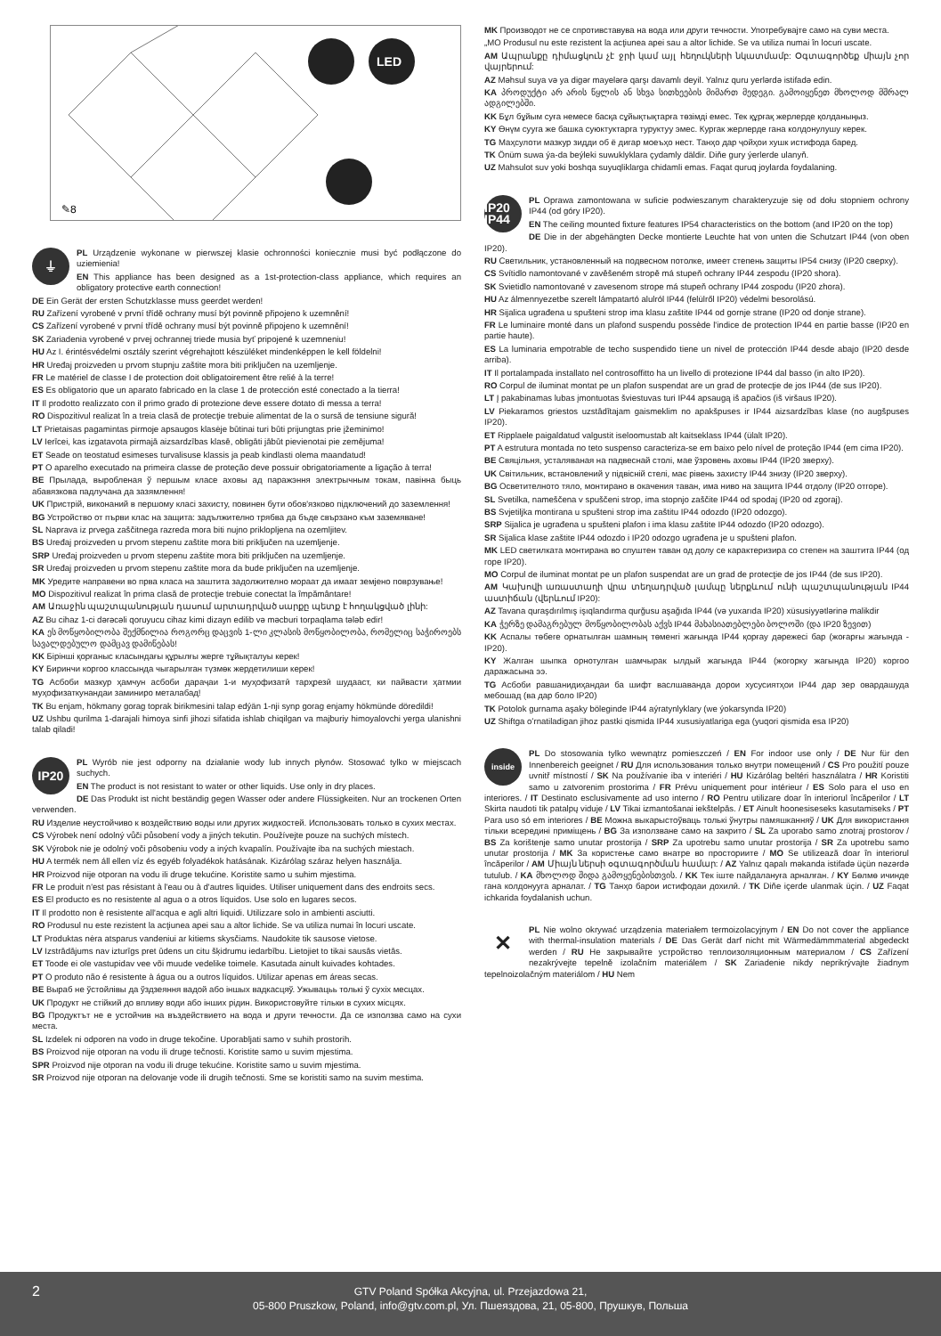LED
✎8
⏚
PL Urządzenie wykonane w pierwszej klasie ochronności koniecznie musi być podłączone do uziemienia!
EN This appliance has been designed as a 1st-protection-class appliance, which requires an obligatory protective earth connection!
DE Ein Gerät der ersten Schutzklasse muss geerdet werden!
RU Zařízení vyrobené v první třídě ochrany musí být povinně připojeno k uzemnění!
CS Zařízení vyrobené v první třídě ochrany musí být povinně připojeno k uzemnění!
SK Zariadenia vyrobené v prvej ochrannej triede musia byť pripojené k uzemneniu!
HU Az I. érintésvédelmi osztály szerint végrehajtott készüléket mindenképpen le kell földelni!
HR Uređaj proizveden u prvom stupnju zaštite mora biti priključen na uzemljenje.
FR Le matériel de classe I de protection doit obligatoirement être relié à la terre!
ES Es obligatorio que un aparato fabricado en la clase 1 de protección esté conectado a la tierra!
IT Il prodotto realizzato con il primo grado di protezione deve essere dotato di messa a terra!
RO Dispozitivul realizat în a treia clasă de protecţie trebuie alimentat de la o sursă de tensiune sigură!
LT Prietaisas pagamintas pirmoje apsaugos klasėje būtinai turi būti prijungtas prie įžeminimo!
LV Ierīcei, kas izgatavota pirmajā aizsardzības klasē, obligāti jābūt pievienotai pie zemējuma!
ET Seade on teostatud esimeses turvalisuse klassis ja peab kindlasti olema maandatud!
PT O aparelho executado na primeira classe de proteção deve possuir obrigatoriamente a ligação à terra!
BE Прылада, выробленая ў першым класе аховы ад паражэння электрычным токам, павінна быць абавязкова падлучана да зазямлення!
UK Пристрій, виконаний в першому класі захисту, повинен бути обов'язково підключений до заземлення!
BG Устройство от първи клас на защита: задължително трябва да бъде свързано към заземяване!
SL Naprava iz prvega zaščitnega razreda mora biti nujno priklopljena na ozemljitev.
BS Uređaj proizveden u prvom stepenu zaštite mora biti priključen na uzemljenje.
SRP Uređaj proizveden u prvom stepenu zaštite mora biti priključen na uzemljenje.
SR Uređaj proizveden u prvom stepenu zaštite mora da bude priključen na uzemljenje.
MK Уредите направени во прва класа на заштита задолжително мораат да имаат земјено поврзување!
MO Dispozitivul realizat în prima clasă de protecţie trebuie conectat la împământare!
AM Առաջին պաշտպանության դասում արտադրված սարքը պետք է հողակցված լինի:
AZ Bu cihaz 1-ci dərəcəli qoruyucu cihaz kimi dizayn edilib və məcburi torpaqlama tələb edir!
KA ეს მოწყობილობა შექმნილია როგორც დაცვის 1-ლი კლასის მოწყობილობა, რომელიც საჭიროებს სავალდებულო დამცავ დამიწებას!
KK Бірінші қорғаныс класындағы құрылғы жерге тұйықталуы керек!
KY Биринчи коргоо классында чыгарылган түзмөк жердетилиши керек!
TG Асбоби мазкур ҳамчун асбоби дараҷаи 1-и муҳофизатӣ тарҳрезӣ шудааст, ки пайвасти ҳатмии муҳофизаткунандаи заминиро металабад!
TK Bu enjam, hökmany gorag toprak birikmesini talap edýän 1-nji synp gorag enjamy hökmünde döredildi!
UZ Ushbu qurilma 1-darajali himoya sinfi jihozi sifatida ishlab chiqilgan va majburiy himoyalovchi yerga ulanishni talab qiladi!
IP20
PL Wyrób nie jest odporny na działanie wody lub innych płynów. Stosować tylko w miejscach suchych.
EN The product is not resistant to water or other liquids. Use only in dry places.
DE Das Produkt ist nicht beständig gegen Wasser oder andere Flüssigkeiten. Nur an trockenen Orten verwenden.
RU Изделие неустойчиво к воздействию воды или других жидкостей. Использовать только в сухих местах.
CS Výrobek není odolný vůči působení vody a jiných tekutin. Používejte pouze na suchých místech.
SK Výrobok nie je odolný voči pôsobeniu vody a iných kvapalín. Používajte iba na suchých miestach.
HU A termék nem áll ellen víz és egyéb folyadékok hatásának. Kizárólag száraz helyen használja.
HR Proizvod nije otporan na vodu ili druge tekućine. Koristite samo u suhim mjestima.
FR Le produit n'est pas résistant à l'eau ou à d'autres liquides. Utiliser uniquement dans des endroits secs.
ES El producto es no resistente al agua o a otros líquidos. Use solo en lugares secos.
IT Il prodotto non è resistente all'acqua e agli altri liquidi. Utilizzare solo in ambienti asciutti.
RO Produsul nu este rezistent la acţiunea apei sau a altor lichide. Se va utiliza numai în locuri uscate.
LT Produktas nėra atsparus vandeniui ar kitiems skysčiams. Naudokite tik sausose vietose.
LV Izstrādājums nav izturīgs pret ūdens un citu šķidrumu iedarbību. Lietojiet to tikai sausās vietās.
ET Toode ei ole vastupidav vee või muude vedelike toimele. Kasutada ainult kuivades kohtades.
PT O produto não é resistente à água ou a outros líquidos. Utilizar apenas em áreas secas.
BE Выраб не ўстойлівы да ўздзеяння вадой або іншых вадкасцяў. Ужывацьь толькі ў сухіх месцах.
UK Продукт не стійкий до впливу води або інших рідин. Використовуйте тільки в сухих місцях.
BG Продуктът не е устойчив на въздействието на вода и други течности. Да се използва само на сухи места.
SL Izdelek ni odporen na vodo in druge tekočine. Uporabljati samo v suhih prostorih.
BS Proizvod nije otporan na vodu ili druge tečnosti. Koristite samo u suvim mjestima.
SPR Proizvod nije otporan na vodu ili druge tekućine. Koristite samo u suvim mjestima.
SR Proizvod nije otporan na delovanje vode ili drugih tečnosti. Sme se koristiti samo na suvim mestima.
MK Производот не се спротивставува на вода или други течности. Употребувајте само на суви места.
„MO Produsul nu este rezistent la acţiunea apei sau a altor lichide. Se va utiliza numai în locuri uscate.
AM Ապրանքը դիմացկուն չէ ջրի կամ այլ հեղուկների նկատմամբ: Օգտագործեք միայն չոր վայրերում:
AZ Məhsul suya və ya digər mayelərə qarşı davamlı deyil. Yalnız quru yerlərdə istifadə edin.
KA პროდუქტი არ არის წყლის ან სხვა სითხეების მიმართ მედეგი. გამოიყენეთ მხოლოდ მშრალ ადგილებში.
KK Бұл бұйым суға немесе басқа сұйықтықтарға төзімді емес. Тек құрғақ жерлерде қолданыңыз.
KY Өнүм сууга же башка суюктуктарга туруктуу эмес. Кургак жерлерде гана колдонулушу керек.
TG Маҳсулоти мазкур зидди об ё дигар моеъҳо нест. Танҳо дар ҷойҳои хушк истифода баред.
TK Önüm suwa ýa-da beýleki suwuklyklara çydamly däldir. Diňe gury ýerlerde ulanyň.
UZ Mahsulot suv yoki boshqa suyuqliklarga chidamli emas. Faqat quruq joylarda foydalaning.
IP20 IP44
PL Oprawa zamontowana w suficie podwieszanym charakteryzuje się od dołu stopniem ochrony IP44 (od góry IP20).
EN The ceiling mounted fixture features IP54 characteristics on the bottom (and IP20 on the top)
DE Die in der abgehängten Decke montierte Leuchte hat von unten die Schutzart IP44 (von oben IP20).
RU Светильник, установленный на подвесном потолке, имеет степень защиты IP54 снизу (IP20 сверху).
CS Svítidlo namontované v zavěšeném stropě má stupeň ochrany IP44 zespodu (IP20 shora).
SK Svietidlo namontované v zavesenom strope má stupeň ochrany IP44 zospodu (IP20 zhora).
HU Az álmennyezetbe szerelt lámpatartó alulról IP44 (felülről IP20) védelmi besorolású.
HR Sijalica ugrađena u spušteni strop ima klasu zaštite IP44 od gornje strane (IP20 od donje strane).
FR Le luminaire monté dans un plafond suspendu possède l'indice de protection IP44 en partie basse (IP20 en partie haute).
ES La luminaria empotrable de techo suspendido tiene un nivel de protección IP44 desde abajo (IP20 desde arriba).
IT Il portalampada installato nel controsoffitto ha un livello di protezione IP44 dal basso (in alto IP20).
RO Corpul de iluminat montat pe un plafon suspendat are un grad de protecţie de jos IP44 (de sus IP20).
LT Į pakabinamas lubas įmontuotas šviestuvas turi IP44 apsaugą iš apačios (iš viršaus IP20).
LV Piekaramos griestos uzstādītajam gaismeklim no apakšpuses ir IP44 aizsardzības klase (no augšpuses IP20).
ET Ripplaele paigaldatud valgustit iseloomustab alt kaitseklass IP44 (ülalt IP20).
PT A estrutura montada no teto suspenso caracteriza-se em baixo pelo nível de proteção IP44 (em cima IP20).
BE Свяцільня, усталяваная на падвеснай столі, мае ўзровень аховы IP44 (IP20 зверху).
UK Світильник, встановлений у підвісній стелі, має рівень захисту IP44 знизу (IP20 зверху).
BG Осветителното тяло, монтирано в окачения таван, има ниво на защита IP44 отдолу (IP20 отгоре).
SL Svetilka, nameščena v spuščeni strop, ima stopnjo zaščite IP44 od spodaj (IP20 od zgoraj).
BS Svjetiljka montirana u spušteni strop ima zaštitu IP44 odozdo (IP20 odozgo).
SRP Sijalica je ugrađena u spušteni plafon i ima klasu zaštite IP44 odozdo (IP20 odozgo).
SR Sijalica klase zaštite IP44 odozdo i IP20 odozgo ugrađena je u spušteni plafon.
MK LED светилката монтирана во спуштен таван од долу се карактеризира со степен на заштита IP44 (од горе IP20).
MO Corpul de iluminat montat pe un plafon suspendat are un grad de protecţie de jos IP44 (de sus IP20).
AM Կախովի առաստաղի վրա տեղադրված լամպը ներքևում ունի պաշտպանության IP44 աստիճան (վերևում IP20):
AZ Tavana quraşdırılmış işıqlandırma qurğusu aşağıda IP44 (və yuxarıda IP20) xüsusiyyətlərinə malikdir
KA ჭერზე დამაგრებულ მოწყობილობას აქვს IP44 მახასიათებლები ბოლოში (და IP20 ზევით)
KK Аспалы төбеге орнатылған шамның төменгі жағында IP44 қорғау дәрежесі бар (жоғарғы жағында - IP20).
KY Жалган шыпка орнотулган шамчырак ылдый жагында IP44 (жогорку жагында IP20) коргоо даражасына ээ.
TG Асбоби равшанидиҳандаи ба шифт васлшаванда дорои хусусиятҳои IP44 дар зер овардашуда мебошад (ва дар боло IP20)
TK Potolok gurnama aşaky böleginde IP44 aýratynlyklary (we ýokarsynda IP20)
UZ Shiftga oʻrnatiladigan jihoz pastki qismida IP44 xususiyatlariga ega (yuqori qismida esa IP20)
inside
PL Do stosowania tylko wewnątrz pomieszczeń / EN For indoor use only / DE Nur für den Innenbereich geeignet / RU Для использования только внутри помещений / CS Pro použití pouze uvnitř místností / SK Na používanie iba v interiéri / HU Kizárólag beltéri használatra / HR Koristiti samo u zatvorenim prostorima / FR Prévu uniquement pour intérieur / ES Solo para el uso en interiores. / IT Destinato esclusivamente ad uso interno / RO Pentru utilizare doar în interiorul încăperilor / LT Skirta naudoti tik patalpų viduje / LV Tikai izmantošanai iekštelpās. / ET Ainult hoonesiseseks kasutamiseks / PT Para uso só em interiores / BE Можна выкарыстоўваць толькі ўнутры памяшканняў / UK Для використання тільки всередині приміщень / BG За използване само на закрито / SL Za uporabo samo znotraj prostorov / BS Za korištenje samo unutar prostorija / SRP Za upotrebu samo unutar prostorija / SR Za upotrebu samo unutar prostorija / MK За користење само внатре во просториите / MO Se utilizează doar în interiorul încăperilor / AM Միայն ներսի օգտագործման համար: / AZ Yalnız qapalı məkanda istifadə üçün nəzərdə tutulub. / KA მხოლოდ შიდა გამოყენებისთვის. / KK Тек іште пайдалануға арналған. / KY Бөлмө ичинде гана колдонууга арналат. / TG Танҳо барои истифодаи дохилӣ. / TK Diňe içerde ulanmak üçin. / UZ Faqat ichkarida foydalanish uchun.
✕
PL Nie wolno okrywać urządzenia materiałem termoizolacyjnym / EN Do not cover the appliance with thermal-insulation materials / DE Das Gerät darf nicht mit Wärmedämmmaterial abgedeckt werden / RU Не закрывайте устройство теплоизоляционным материалом / CS Zařízení nezakrývejte tepelně izolačním materiálem / SK Zariadenie nikdy neprikrývajte žiadnym tepelnoizolačným materiálom / HU Nem
2
GTV Poland Spółka Akcyjna, ul. Przejazdowa 21,
05-800 Pruszkow, Poland, info@gtv.com.pl, Ул. Пшеяздова, 21, 05-800, Прушкув, Польша